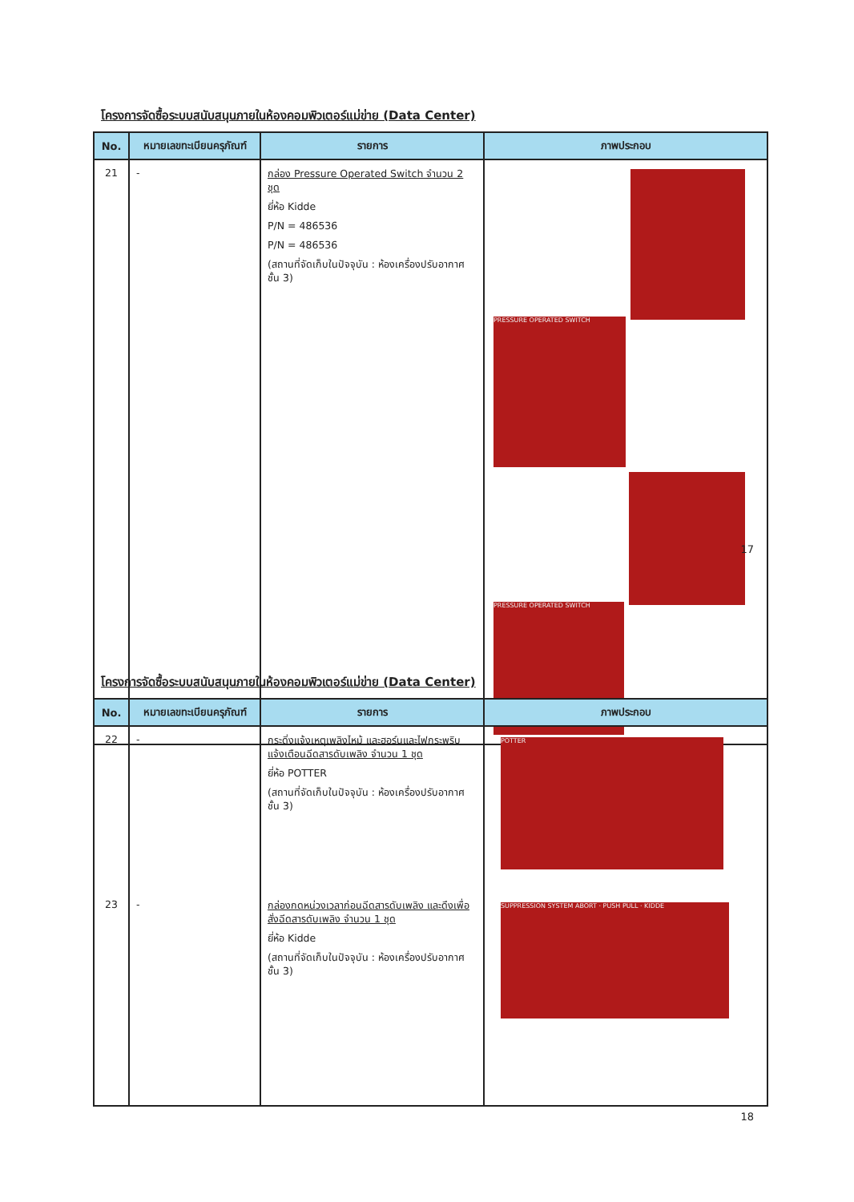โครงการจัดซื้อระบบสนับสนุนภายในห้องคอมพิวเตอร์แม่ข่าย (Data Center)
| No. | หมายเลขทะเบียนครุภัณฑ์ | รายการ | ภาพประกอบ |
| --- | --- | --- | --- |
| 21 | - | กล่อง Pressure Operated Switch จำนวน 2 ชุด ยี่ห้อ Kidde P/N = 486536 P/N = 486536 (สถานที่จัดเก็บในปัจจุบัน : ห้องเครื่องปรับอากาศ ชั้น 3) | PRESSURE OPERATED SWITCH PRESSURE OPERATED SWITCH |
17
โครงการจัดซื้อระบบสนับสนุนภายในห้องคอมพิวเตอร์แม่ข่าย (Data Center)
| No. | หมายเลขทะเบียนครุภัณฑ์ | รายการ | ภาพประกอบ |
| --- | --- | --- | --- |
| 22 | - | กระดิ่งแจ้งเหตุเพลิงไหม้ และฮอร์นและไฟกระพริบแจ้งเตือนฉีดสารดับเพลิง จำนวน 1 ชุด ยี่ห้อ POTTER (สถานที่จัดเก็บในปัจจุบัน : ห้องเครื่องปรับอากาศ ชั้น 3) | POTTER |
| 23 | - | กล่องกดหน่วงเวลาก่อนฉีดสารดับเพลิง และดึงเพื่อสั่งฉีดสารดับเพลิง จำนวน 1 ชุด ยี่ห้อ Kidde (สถานที่จัดเก็บในปัจจุบัน : ห้องเครื่องปรับอากาศ ชั้น 3) | SUPPRESSION SYSTEM ABORT · PUSH PULL · KIDDE |
18